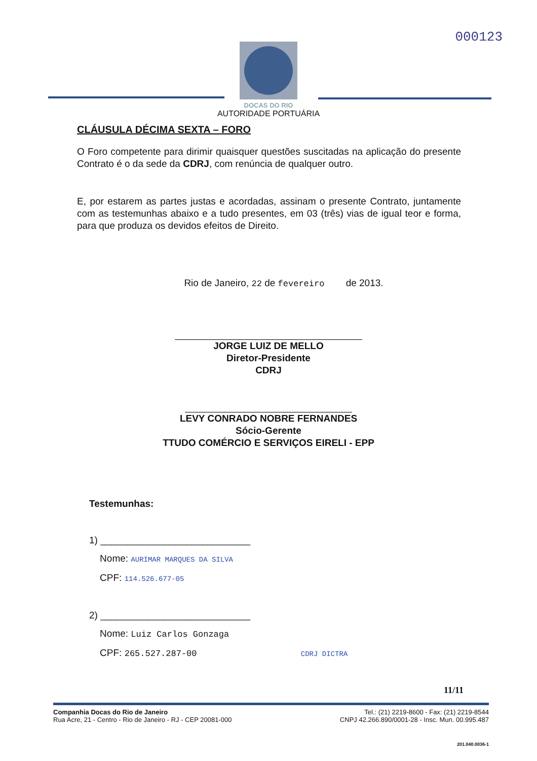000123
DOCAS DO RIO
AUTORIDADE PORTUÁRIA
CLÁUSULA DÉCIMA SEXTA – FORO
O Foro competente para dirimir quaisquer questões suscitadas na aplicação do presente Contrato é o da sede da CDRJ, com renúncia de qualquer outro.
E, por estarem as partes justas e acordadas, assinam o presente Contrato, juntamente com as testemunhas abaixo e a tudo presentes, em 03 (três) vias de igual teor e forma, para que produza os devidos efeitos de Direito.
Rio de Janeiro, 22 de fevereiro de 2013.
JORGE LUIZ DE MELLO
Diretor-Presidente
CDRJ
LEVY CONRADO NOBRE FERNANDES
Sócio-Gerente
TTUDO COMÉRCIO E SERVIÇOS EIRELI - EPP
Testemunhas:
1) ____________________________
Nome: AURIMAR MARQUES DA SILVA
CPF: 114.526.677-05
2) ____________________________
Nome: Luiz Carlos Gonzaga
CPF: 265.527.287-00 CDRJ DICTRA
11/11
Companhia Docas do Rio de Janeiro
Rua Acre, 21 - Centro - Rio de Janeiro - RJ - CEP 20081-000
Tel.: (21) 2219-8600 - Fax: (21) 2219-8544
CNPJ 42.266.890/0001-28 - Insc. Mun. 00.995.487
201.040.0036-1